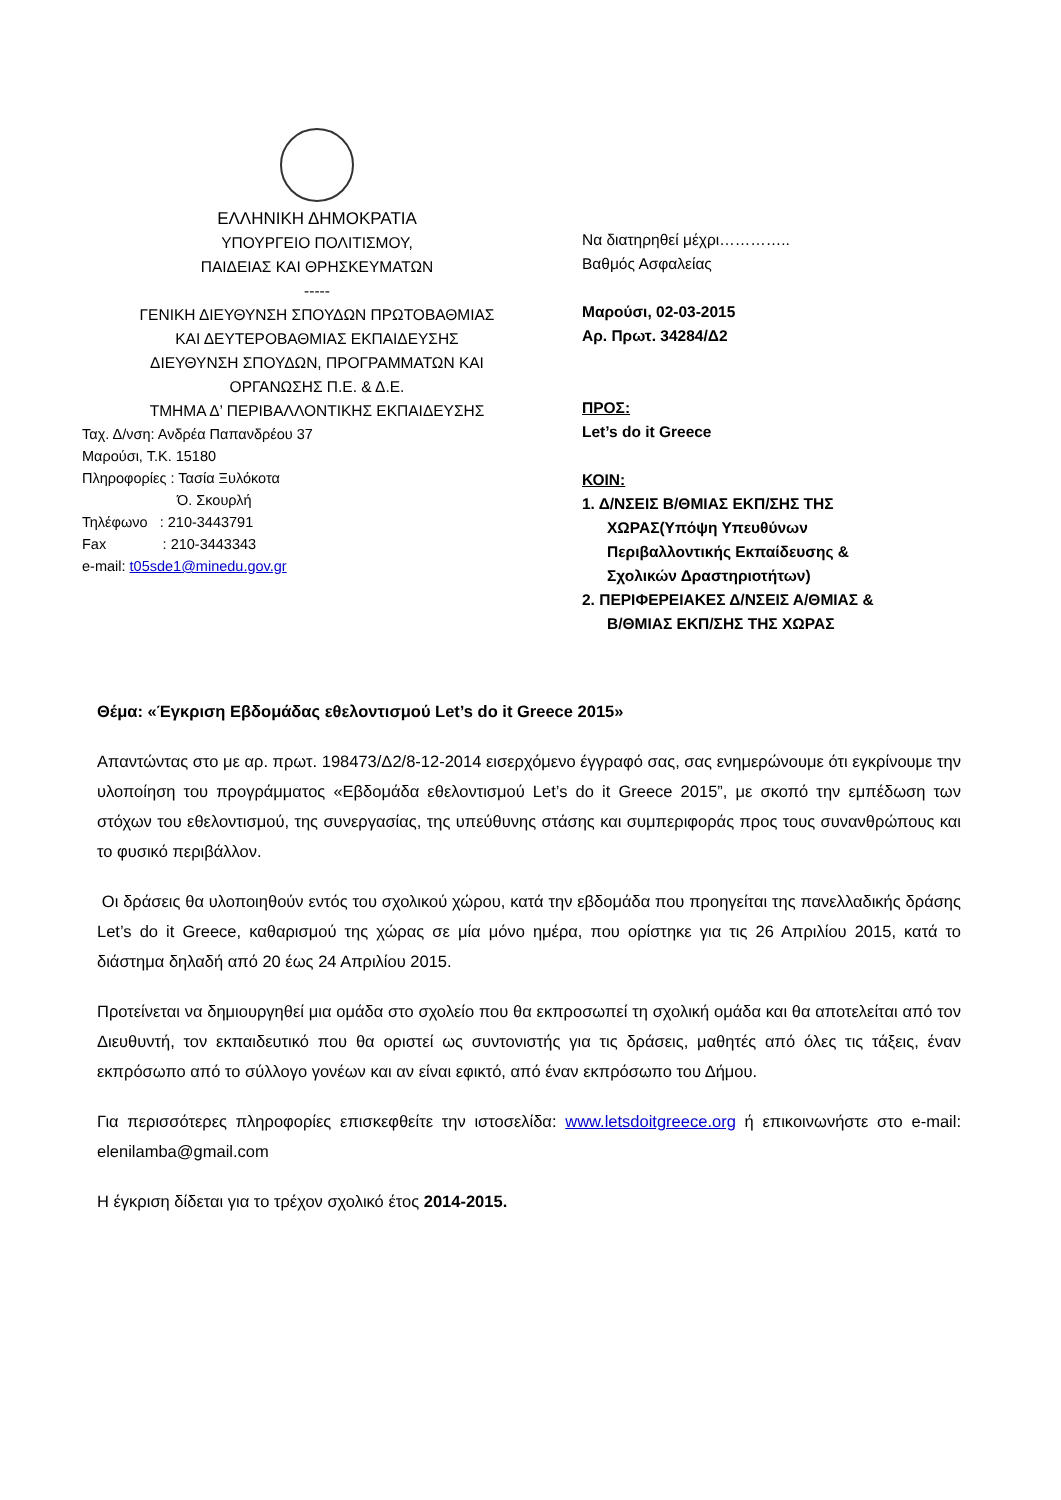ΕΛΛΗΝΙΚΗ ΔΗΜΟΚΡΑΤΙΑ
ΥΠΟΥΡΓΕΙΟ ΠΟΛΙΤΙΣΜΟΥ,
ΠΑΙΔΕΙΑΣ ΚΑΙ ΘΡΗΣΚΕΥΜΑΤΩΝ
-----
ΓΕΝΙΚΗ ΔΙΕΥΘΥΝΣΗ ΣΠΟΥΔΩΝ ΠΡΩΤΟΒΑΘΜΙΑΣ
ΚΑΙ ΔΕΥΤΕΡΟΒΑΘΜΙΑΣ ΕΚΠΑΙΔΕΥΣΗΣ
ΔΙΕΥΘΥΝΣΗ ΣΠΟΥΔΩΝ, ΠΡΟΓΡΑΜΜΑΤΩΝ ΚΑΙ
ΟΡΓΑΝΩΣΗΣ Π.Ε. & Δ.Ε.
ΤΜΗΜΑ Δ’ ΠΕΡΙΒΑΛΛΟΝΤΙΚΗΣ ΕΚΠΑΙΔΕΥΣΗΣ
Ταχ. Δ/νση: Ανδρέα Παπανδρέου 37
Μαρούσι, Τ.Κ. 15180
Πληροφορίες : Τασία Ξυλόκοτα
Ό. Σκουρλή
Τηλέφωνο : 210-3443791
Fax : 210-3443343
e-mail: t05sde1@minedu.gov.gr
Να διατηρηθεί μέχρι…………..
Βαθμός Ασφαλείας
Μαρούσι, 02-03-2015
Αρ. Πρωτ. 34284/Δ2
ΠΡΟΣ:
Let’s do it Greece
ΚΟΙΝ:
1. Δ/ΝΣΕΙΣ Β/ΘΜΙΑΣ ΕΚΠ/ΣΗΣ ΤΗΣ
ΧΩΡΑΣ(Υπόψη Υπευθύνων
Περιβαλλοντικής Εκπαίδευσης &
Σχολικών Δραστηριοτήτων)
2. ΠΕΡΙΦΕΡΕΙΑΚΕΣ Δ/ΝΣΕΙΣ Α/ΘΜΙΑΣ &
Β/ΘΜΙΑΣ ΕΚΠ/ΣΗΣ ΤΗΣ ΧΩΡΑΣ
Θέμα: «Έγκριση Εβδομάδας εθελοντισμού Let’s do it Greece 2015»
Απαντώντας στο με αρ. πρωτ. 198473/Δ2/8-12-2014 εισερχόμενο έγγραφό σας, σας ενημερώνουμε ότι εγκρίνουμε την υλοποίηση του προγράμματος «Εβδομάδα εθελοντισμού Let’s do it Greece 2015”, με σκοπό την εμπέδωση των στόχων του εθελοντισμού, της συνεργασίας, της υπεύθυνης στάσης και συμπεριφοράς προς τους συνανθρώπους και το φυσικό περιβάλλον.
Οι δράσεις θα υλοποιηθούν εντός του σχολικού χώρου, κατά την εβδομάδα που προηγείται της πανελλαδικής δράσης Let’s do it Greece, καθαρισμού της χώρας σε μία μόνο ημέρα, που ορίστηκε για τις 26 Απριλίου 2015, κατά το διάστημα δηλαδή από 20 έως 24 Απριλίου 2015.
Προτείνεται να δημιουργηθεί μια ομάδα στο σχολείο που θα εκπροσωπεί τη σχολική ομάδα και θα αποτελείται από τον Διευθυντή, τον εκπαιδευτικό που θα οριστεί ως συντονιστής για τις δράσεις, μαθητές από όλες τις τάξεις, έναν εκπρόσωπο από το σύλλογο γονέων και αν είναι εφικτό, από έναν εκπρόσωπο του Δήμου.
Για περισσότερες πληροφορίες επισκεφθείτε την ιστοσελίδα: www.letsdoitgreece.org ή επικοινωνήστε στο e-mail: elenilamba@gmail.com
Η έγκριση δίδεται για το τρέχον σχολικό έτος 2014-2015.